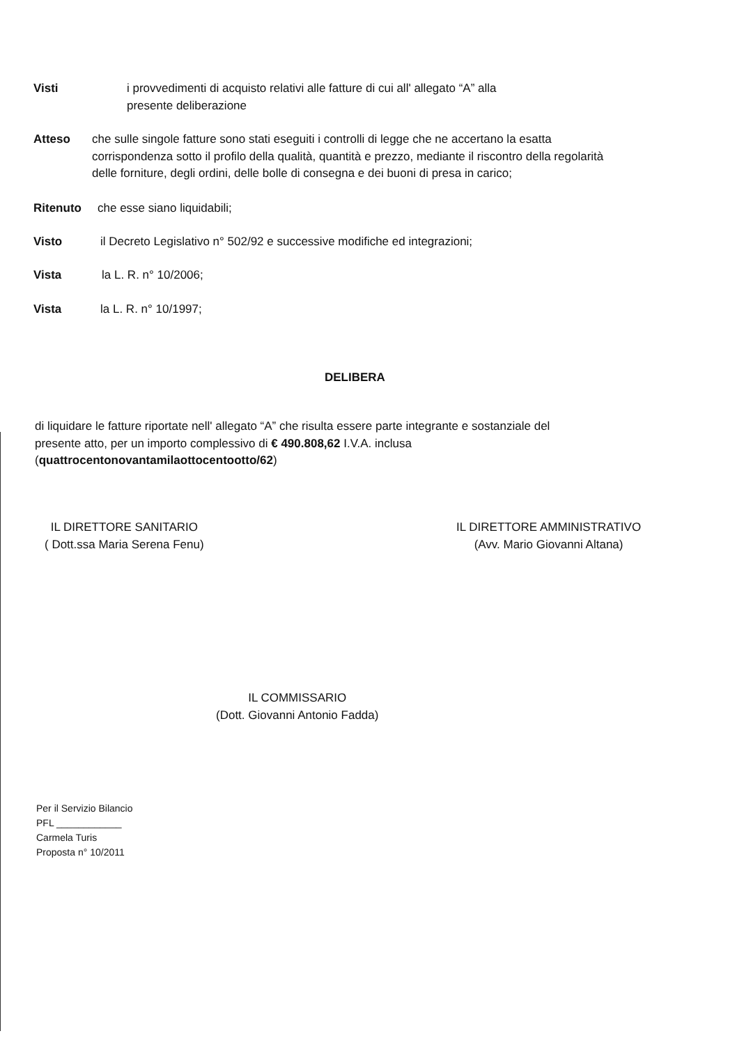Visti i provvedimenti di acquisto relativi alle fatture di cui all' allegato “A” alla
presente deliberazione
Atteso che sulle singole fatture sono stati eseguiti i controlli di legge che ne accertano la esatta corrispondenza sotto il profilo della qualità, quantità e prezzo, mediante il riscontro della regolarità delle forniture, degli ordini, delle bolle di consegna e dei buoni di presa in carico;
Ritenuto che esse siano liquidabili;
Visto il Decreto Legislativo n° 502/92 e successive modifiche ed integrazioni;
Vista la L. R. n° 10/2006;
Vista la L. R. n° 10/1997;
DELIBERA
di liquidare le fatture riportate nell' allegato “A” che risulta essere parte integrante e sostanziale del presente atto, per un importo complessivo di € 490.808,62 I.V.A. inclusa
(quattrocentonovantamilaottocentootto/62)
IL DIRETTORE SANITARIO
( Dott.ssa Maria Serena Fenu)
IL DIRETTORE AMMINISTRATIVO
(Avv. Mario Giovanni Altana)
IL COMMISSARIO
(Dott. Giovanni Antonio Fadda)
Per il Servizio Bilancio
PFL ____________
Carmela Turis
Proposta n° 10/2011